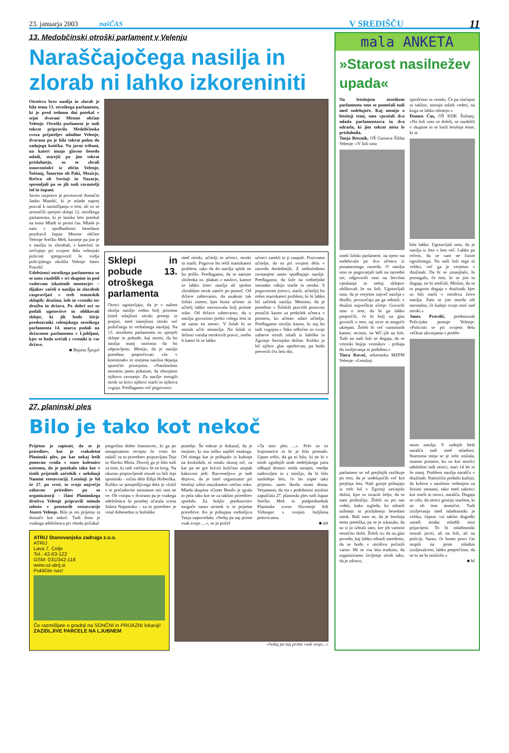23. januarja 2003 našČAS V SREDIŠČU 11
13. Medobčinski otroški parlament v Velenju
Naraščajočega nasilja in zlorab ni lahko izkoreniniti
Otroštvo brez nasilja in zlorab je bila tema 13. otroškega parlamenta, ki je pred tednom dni potekal v sejni dvorani Mestne občine Velenje. Otroški parlament je tudi tokrat pripravila Medobčinska zveza prijateljev mladine Velenje, dvorana pa je bila tokrat polna do zadnjega kotička. Na javni tribuni, na kateri imajo glavno besedo mladi, starejši pa jim tokrat prisluhnejo, so se zbrali osnovnošolci iz občin Velenje, Šoštanj, Šmartno ob Paki, Mozirje, Rečica ob Savinji in Nazarje, spremljali pa so jih tudi ravnatelji šol in župani.
Javno razpravo je povezoval domačin Janko Mandić, ki je mlade naprej pozval k razmišljanju o tem, ali so se uresničili sprejeti sklepi 12. otroškega parlamenta, ki je lansko leto potekal na temo Mladi in prosti čas. Mlade je nato s spodbudnimi besedami pozdravil župan Mestne občine Velenje Srečko Meh, kasneje pa jim je o nasilju in zlorabah, s katerimi se srečujejo pri svojem delu velenjski policisti spregovoril še vodja policijskega okoliša Velenje Janez Pravdič.
Udeleženci otroškega parlamenta so se nato razdelili v tri skupine in pod vodstvom izkušenih mentorjev – dijakov začeli o nasilju in zlorabah razpravljati v treh tematskih sklopih: družina, šole in vrstniki ter družba in država. Po dobri uri so podali ugotovitve in oblikovali sklepe, ki jih bodo štirje predstavniki velenjskega otroškega parlamenta 14. marca podali na državnem parlamentu v Ljubljani, kjer se bodo srečali z vrstniki iz vse države.
■ Bojana Špegel
Sklepi in pobude 13. otroškega parlamenta
Otroci ugotavljajo, da je v našem okolju nasilje vedno bolj prisotno (med mlajšimi otroki pretepi in prepiri, med starejšimi otroki več psihičnega in verbalnega nasilja). Na 13. otroškem parlamentu so sprejeli sklepe in pobude, kaj storiti, da bo nasilja manj oziroma da bo odpravljeno. Menijo, da je nasilje potrebno preprečevati »že v koreninah« in storjena nasilna dejanja sporočiti pristojnim. »Nasilnežem moramo jasno pokazati, da obsojamo njihovo ravnanje. Za nasilje mnogih otrok so krivi njihovi starši in njihova vzgoja. Predlagamo več pogovorov
med otroki, učitelji in učenci, otroki in starši. Pogovor bo rešil marsikateri problem, tako da do nasilja sploh ne bo prišlo. Predlagamo, da se natisne zloženka oz. plakati z naslovi, kamor se lahko žrtev nasilja ali spolno zlorabljen otrok zateče po pomoč. Od države zahtevamo, da uzakoni tak šolski sistem, kjer bosta učenec in učitelj lahko navezovala bolj pristne stike. Od države zahtevamo, da o nasilju govorimo preko celega leta in ne samo en mesec. V šolah bi se morali učiti nenasilja. Na šolah si želimo varuha otrokovih pravic, osebo h kateri bi se lahko
učenci zatekli in ji zaupali. Pozivamo učitelje, da so pri svojem delu v razredu doslednejši. Z nedoslednim ravnanjem samo spodbujajo nasilje. Predlagamo, da šole na roditeljske sestanke vabijo starše in otroke. S pogovorom (otroci, starši, učitelji) bo rešen marsikateri problem, ki bi lahko bil začetek nasilja. Menimo, da je potrebno v Šolskih pravilih ponovno proučiti kazen za prekršek učenca v primeru, ko učenec udari učitelja. Predlagamo strožjo kazen, ki naj bo tudi vzgojna.« Tako odločno so svoje zahteve strnili mladi iz šaleške in Zgornje Savinjske doline. Koliko je bil njihov glas upoštevan, pa bodo preverili čez leto dni.
27. planinski ples
Bilo je tako kot nekoč
Prijetno je zapisati, da se je prireditev, kot je vsakoletni Planinski ples, po kar nekaj letih ponovno vrnila v stare kolesnice oziroma, da je potekala tako kot v tistih prijetnih začetkih v nekdanji Namini restavraciji. Letošnji je bil že 27. po vrsti, to svojo največjo zabavno prireditev pa so organizatorji - člani Planinskega društva Velenje pripravili minulo soboto v prostorih restavracije Jezero Velenje. Bilo je res prijetno in domače kot nekoč. Tudi letos je vsakega udeleženca pri vhodu pričakal
pregrešno dober limonovec, ki ga po nenapisanem receptu že vrsto let nalašč za to prireditev pripravljata Teja in Slavko Meža. Dovolj ga je bilo tudi za tiste, ki radi »tečejo« še en krog. Na okusno pripravljenih mizah so bili lepi spominki - ročno delo Edija Hriberška. Koliko ur potrpežljivega dela je vložil v te prečudovite miniature niti sam ne ve. Ob vstopu v dvorano pa je vsakega udeleženca še posebej očarala scena Jožeta Napotnika – za to prireditev je vstal dobesedno iz bolniške
postelje. Še enkrat je dokazal, da je mojster, ki mu težko najdeš enakega. Od tistega kar je prihajalo iz kuhinje na krožnikih, ni ostalo skoraj nič, za kar pa ne gre kriviti količino ampak kakovost jedi. Razveseljivo je tudi dejstvo, da je imel organizator pri letošnji izbiri muzikantov srečno roko. Mlada skupina »Goter Bend« je igrala in pela tako kot se za takšno prireditev spodobi. Za boljšo predstavitev mogoče samo utrinek iz te prijetne prireditve. Ko je prikupna voditeljica Tanja napovedala: »Sedaj pa naj prime vsak svojo ....«, se je pričel
»Ta nori ples ...«. Pele so tri frajtonarice in še je bilo premalo. Upam trditi, da ga ni bilo, ki ne bi v tistih zgodnjih urah nedeljskega jutra odhajal domov resda utrujen, vendar zadovoljen in z mislijo, da bi bilo naslednje leto, če bo zopet tako prijetno, zares škoda ostati doma. Verjamem, da sta s podobnimi mislimi zapuščala 27. planinski ples tudi župan Srečko Meh in podpredsednik Planinske zveze Slovenije Adi Vidmajer s svojim boljšima polovicama.
■ mh
ATRIJ Stanovanjska zadruga z.o.o.
ATRIJ
Lava 7, Celje
Tel.: 42-63-122
GSM: 031/342-118
www.sz-atrij.si
Pokličite nas!
Če razmišljate o gradnji na SONČNI in PRIJAZNI lokaciji!
ZAZIDLJIVE PARCELE NA LJUBNEM
»Sedaj pa naj prime vsak svojo...«
mala ANKETA
»Starost nasilnežev upada«
Na letošnjem otroškem parlamentu smo se pomešali tudi med sodelujoče. Kaj menijo o letošnji temi, smo vprašali dva mlada parlamentarca in dva odrasla, ki jim tokrat nista le prisluhnila.
Tanja Breznik, OŠ Gustava Šiliha Velenje: »V šoli smo
imeli šolski parlament. na njem sta sodelovala po dva učenca iz posameznega razreda. O nasilju smo se pogovarjali tudi na razredni uri, odgovorili smo na številna vprašanja in nekaj sklepov oblikovali že na šoli. Ugotavljali smo, da je verjetno največ nasilja v družbi, povzročajo pa ga odrasli, v družini največkrat očetje. Govorili smo o tem, da bi ga lahko preprečili, če bi bolj na glas govorili o tem, saj sicer ni mogoče ukrepati. Želeli bi več varnostnih kamer, recimo, na WC-jih na šoli. Tudi na naši šoli se dogaja, da se vrstniki bojijo vrstnikov - prihaja do izsiljevanja in podobno.«
Tinca Kovač, sekretarka MZPM Velenje: »Letošnji
parlament se od prejšnjih razlikuje po tem, da je sodelujočih več kot prejšnja leta. Naši gostje prihajajo iz treh šol v Zgornji savinjski dolini, kjer so izrazili željo, da se nam pridružijo. Želeli so pri nas videti, kako izgleda, ko odrasli utihnejo in prisluhnejo besedam otrok. Bali smo se, da je letošnja tema pretežka, pa se je izkazalo, da so si jo izbrali zato, ker jih varnost resnično skrbi. Želeli so, da na glas povedo, kaj lahko odrasli naredimo, da se bodo v otroštvu počutili varno. Mi se vsa leta trudimo, da organiziramo življenje otrok tako, da je zdravo,
sproščeno in veselo. Če pa slučajno ni takšno, morajo mladi vedeti, na koga se lahko obrnejo.«
Domen Čas, OŠ KDK Šoštanj: »Na šoli smo se dobili, se razdelili v skupine in se lotili letošnje teme, ki ni
bila lahka. Ugotavljali smo, da je nasilja iz leto v leto več. Lahko pa rečem, da se sam ne čutim ogroženega. Na naši šoli tega ni veliko, več ga je verjetno v družinah. Da bi se zmanjšalo, bi pomagalo, če tisti, ki se jim to dogaja, ne bi molčali. Mislim, da se to pogosto dogaja v družinah, kjer so bili starši v otroštvu žrtve nasilja. Zato se jim morda zdi normalno, če kažejo svojo moč nad otroki.«
Janez Pravdič, predstavnik Policijske postaje Velenje: »Policisti se pri svojem delu večkrat ukvarjamo s proble-
mom nasilja. V zadnjih letih narašča tudi med mladimi. Starostna meja se je zelo znižala, imamo primere, ko so kot storilci udeleženi tudi otroci, stari 14 let in še manj. Problem nasilja narašča v družinah. Statistični podatki kažejo, da kršitve z nasilnim vedenjem za štirimi stenami, tako med zakonci kot starši in otroci, narašča. Dogaja se celo, da otroci grozijo staršem, ki so ob tem nemočni. Tudi izsiljevanja med mladostniki je veliko, čeprav vsi takšni dogodki zaradi strahu mladih niso prijavljeni. To bi mladostniki morali javiti, ali na šoli, ali na policiji. Samo, če bomo pravi čas stopili na prste mladim izsiljevalcem, lahko preprečimo, da se to ne bi razširilo.«
■ bš